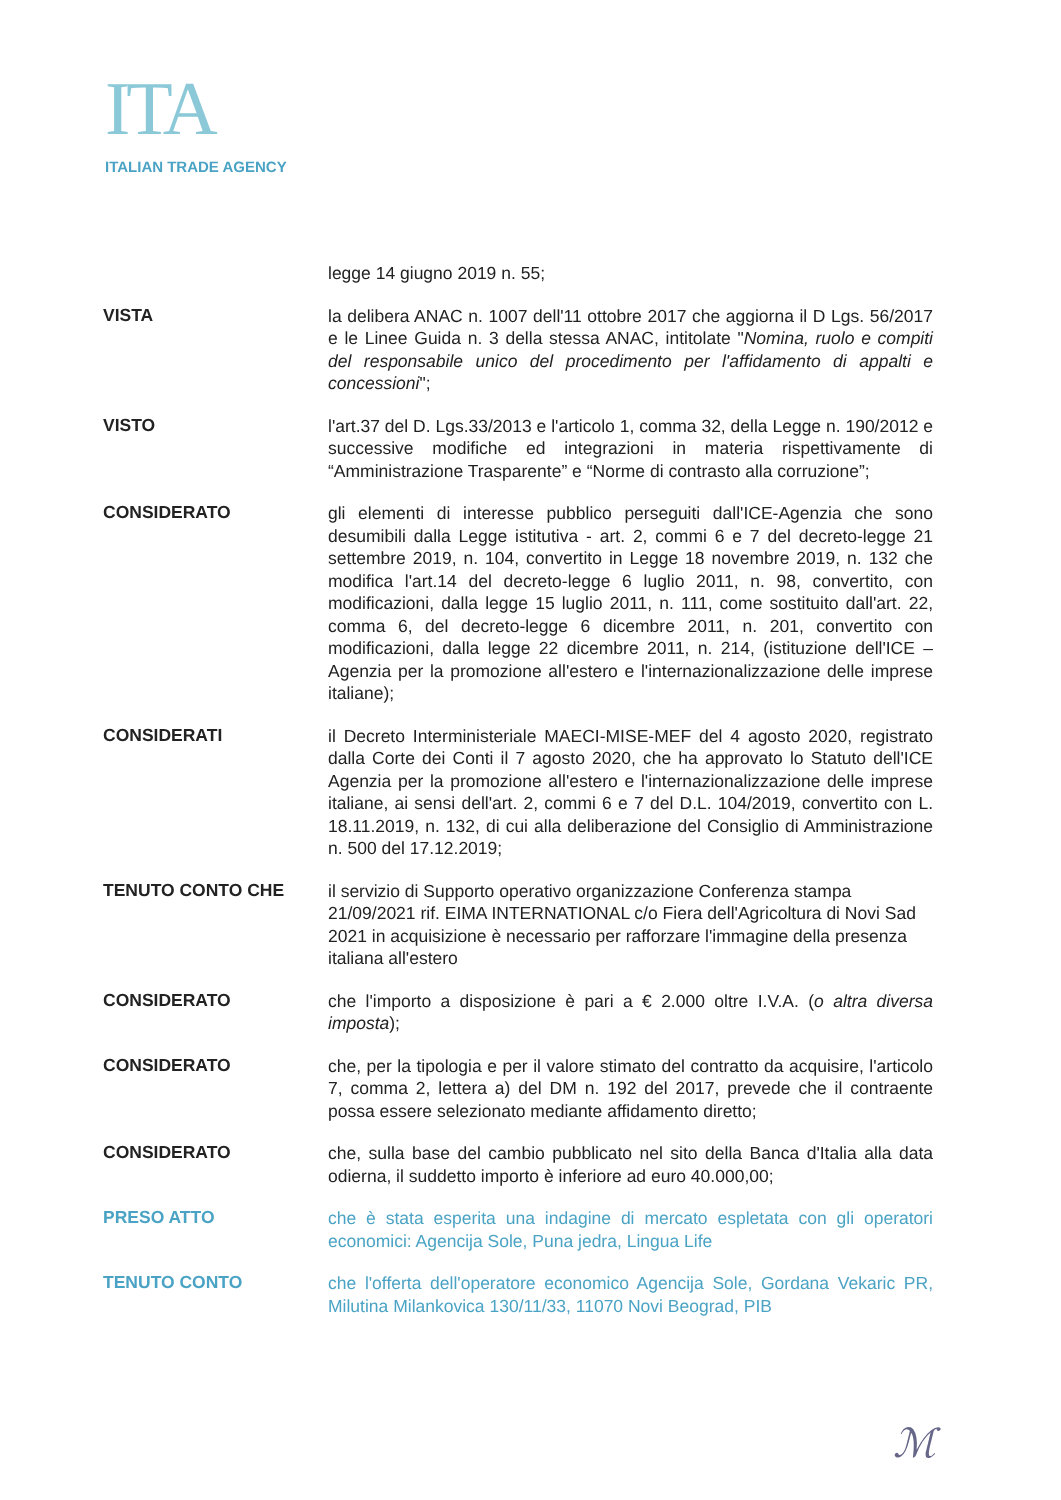ITA
ITALIAN TRADE AGENCY
legge 14 giugno 2019 n. 55;
VISTA
la delibera ANAC n. 1007 dell'11 ottobre 2017 che aggiorna il D Lgs. 56/2017 e le Linee Guida n. 3 della stessa ANAC, intitolate "Nomina, ruolo e compiti del responsabile unico del procedimento per l'affidamento di appalti e concessioni";
VISTO
l'art.37 del D. Lgs.33/2013 e l'articolo 1, comma 32, della Legge n. 190/2012 e successive modifiche ed integrazioni in materia rispettivamente di “Amministrazione Trasparente” e “Norme di contrasto alla corruzione”;
CONSIDERATO
gli elementi di interesse pubblico perseguiti dall'ICE-Agenzia che sono desumibili dalla Legge istitutiva - art. 2, commi 6 e 7 del decreto-legge 21 settembre 2019, n. 104, convertito in Legge 18 novembre 2019, n. 132 che modifica l'art.14 del decreto-legge 6 luglio 2011, n. 98, convertito, con modificazioni, dalla legge 15 luglio 2011, n. 111, come sostituito dall'art. 22, comma 6, del decreto-legge 6 dicembre 2011, n. 201, convertito con modificazioni, dalla legge 22 dicembre 2011, n. 214, (istituzione dell'ICE – Agenzia per la promozione all'estero e l'internazionalizzazione delle imprese italiane);
CONSIDERATI
il Decreto Interministeriale MAECI-MISE-MEF del 4 agosto 2020, registrato dalla Corte dei Conti il 7 agosto 2020, che ha approvato lo Statuto dell'ICE Agenzia per la promozione all'estero e l'internazionalizzazione delle imprese italiane, ai sensi dell'art. 2, commi 6 e 7 del D.L. 104/2019, convertito con L. 18.11.2019, n. 132, di cui alla deliberazione del Consiglio di Amministrazione n. 500 del 17.12.2019;
TENUTO CONTO CHE
il servizio di Supporto operativo organizzazione Conferenza stampa 21/09/2021 rif. EIMA INTERNATIONAL c/o Fiera dell'Agricoltura di Novi Sad 2021 in acquisizione è necessario per rafforzare l'immagine della presenza italiana all'estero
CONSIDERATO
che l'importo a disposizione è pari a € 2.000 oltre I.V.A. (o altra diversa imposta);
CONSIDERATO
che, per la tipologia e per il valore stimato del contratto da acquisire, l'articolo 7, comma 2, lettera a) del DM n. 192 del 2017, prevede che il contraente possa essere selezionato mediante affidamento diretto;
CONSIDERATO
che, sulla base del cambio pubblicato nel sito della Banca d'Italia alla data odierna, il suddetto importo è inferiore ad euro 40.000,00;
PRESO ATTO
che è stata esperita una indagine di mercato espletata con gli operatori economici: Agencija Sole, Puna jedra, Lingua Life
TENUTO CONTO
che l'offerta dell'operatore economico Agencija Sole, Gordana Vekaric PR, Milutina Milankovica 130/11/33, 11070 Novi Beograd, PIB
ℳ